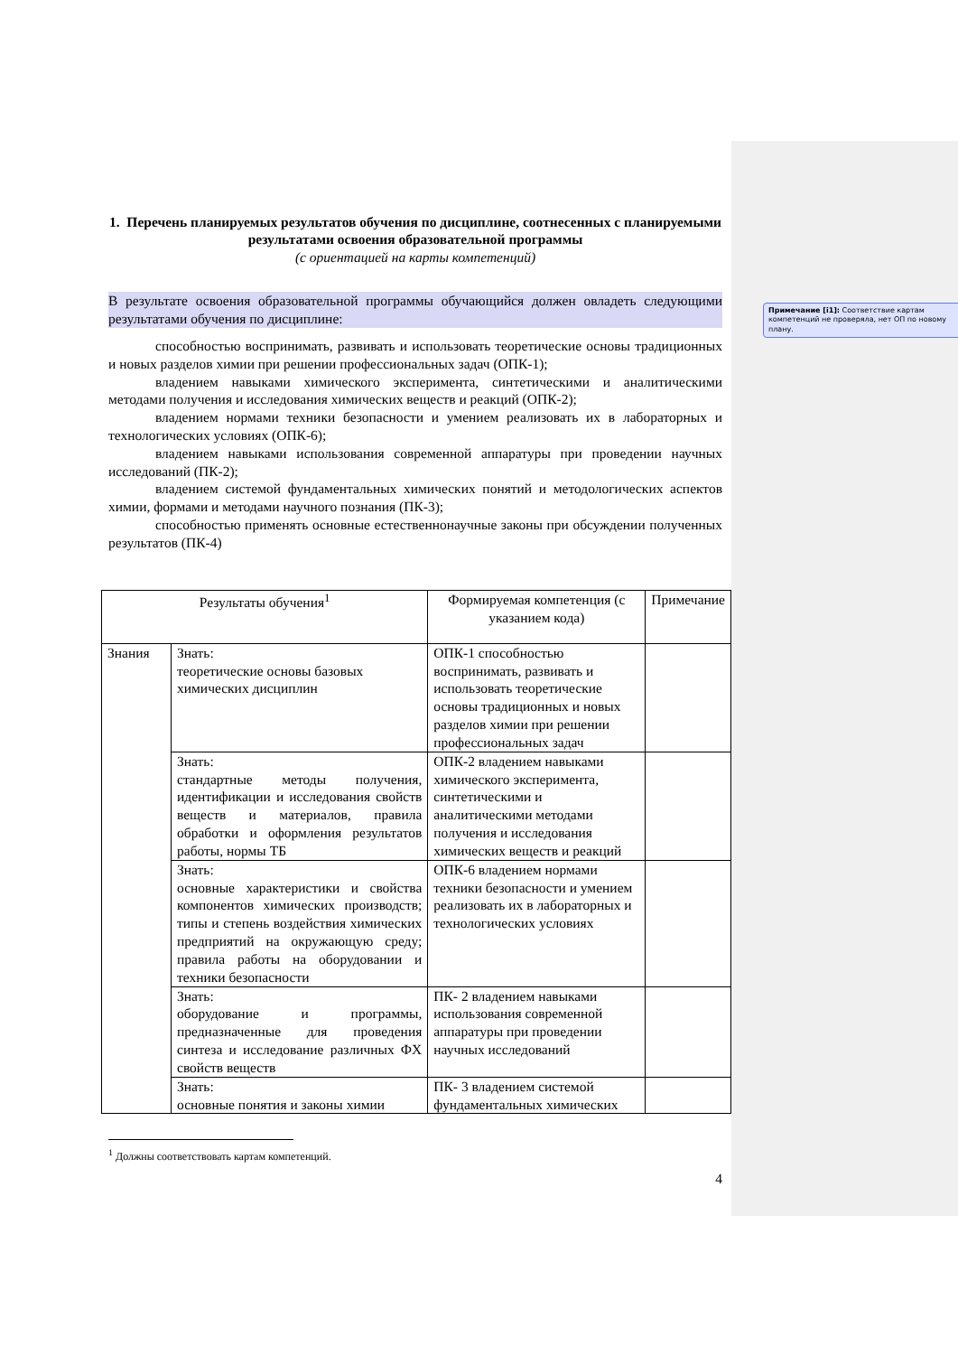1. Перечень планируемых результатов обучения по дисциплине, соотнесенных с планируемыми результатами освоения образовательной программы
(с ориентацией на карты компетенций)
В результате освоения образовательной программы обучающийся должен овладеть следующими результатами обучения по дисциплине:
способностью воспринимать, развивать и использовать теоретические основы традиционных и новых разделов химии при решении профессиональных задач (ОПК-1);
владением навыками химического эксперимента, синтетическими и аналитическими методами получения и исследования химических веществ и реакций (ОПК-2);
владением нормами техники безопасности и умением реализовать их в лабораторных и технологических условиях (ОПК-6);
владением навыками использования современной аппаратуры при проведении научных исследований (ПК-2);
владением системой фундаментальных химических понятий и методологических аспектов химии, формами и методами научного познания (ПК-3);
способностью применять основные естественнонаучные законы при обсуждении полученных результатов (ПК-4)
| Результаты обучения<sup>1</sup> | | Формируемая компетенция (с указанием кода) | Примечание |
| --- | --- | --- | --- |
| Знания | Знать: теоретические основы базовых химических дисциплин | ОПК-1 способностью воспринимать, развивать и использовать теоретические основы традиционных и новых разделов химии при решении профессиональных задач | |
| | Знать: стандартные методы получения, идентификации и исследования свойств веществ и материалов, правила обработки и оформления результатов работы, нормы ТБ | ОПК-2 владением навыками химического эксперимента, синтетическими и аналитическими методами получения и исследования химических веществ и реакций | |
| | Знать: основные характеристики и свойства компонентов химических производств; типы и степень воздействия химических предприятий на окружающую среду; правила работы на оборудовании и техники безопасности | ОПК-6 владением нормами техники безопасности и умением реализовать их в лабораторных и технологических условиях | |
| | Знать: оборудование и программы, предназначенные для проведения синтеза и исследование различных ФХ свойств веществ | ПК- 2 владением навыками использования современной аппаратуры при проведении научных исследований | |
| | Знать: основные понятия и законы химии | ПК- 3 владением системой фундаментальных химических | |
<sup>1</sup> Должны соответствовать картам компетенций.
4
Примечание [i1]: Соответствие картам компетенций не проверяла, нет ОП по новому плану.